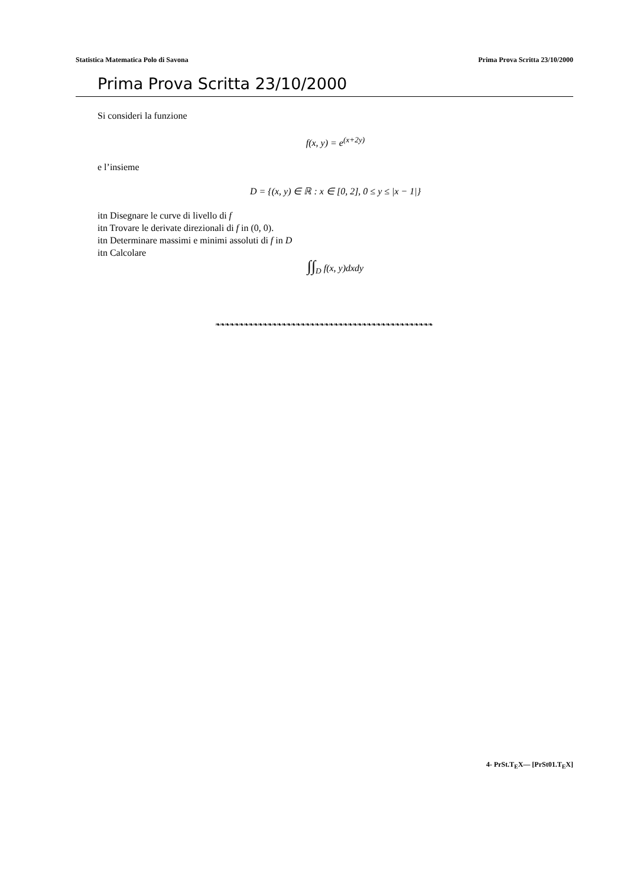Statistica Matematica Polo di Savona Prima Prova Scritta 23/10/2000
Prima Prova Scritta 23/10/2000
Si consideri la funzione
f(x, y) = e<sup>(x+2y)</sup>
e l’insieme
D = {(x, y) ∈ ℝ : x ∈ [0, 2], 0 ≤ y ≤ |x − 1|}
itn Disegnare le curve di livello di f
itn Trovare le derivate direzionali di f in (0, 0).
itn Determinare massimi e minimi assoluti di f in D
itn Calcolare
∫∫<sub>D</sub> f(x, y)dxdy
❧❧❧❧❧❧❧❧❧❧❧❧❧❧❧❧❧❧❧❧❧❧❧❧❧❧❧❧❧❧❧❧❧❧❧❧❧❧❧❧❧❧❧❧❧❧
4- PrSt.T<sub>E</sub>X— [PrSt01.T<sub>E</sub>X]